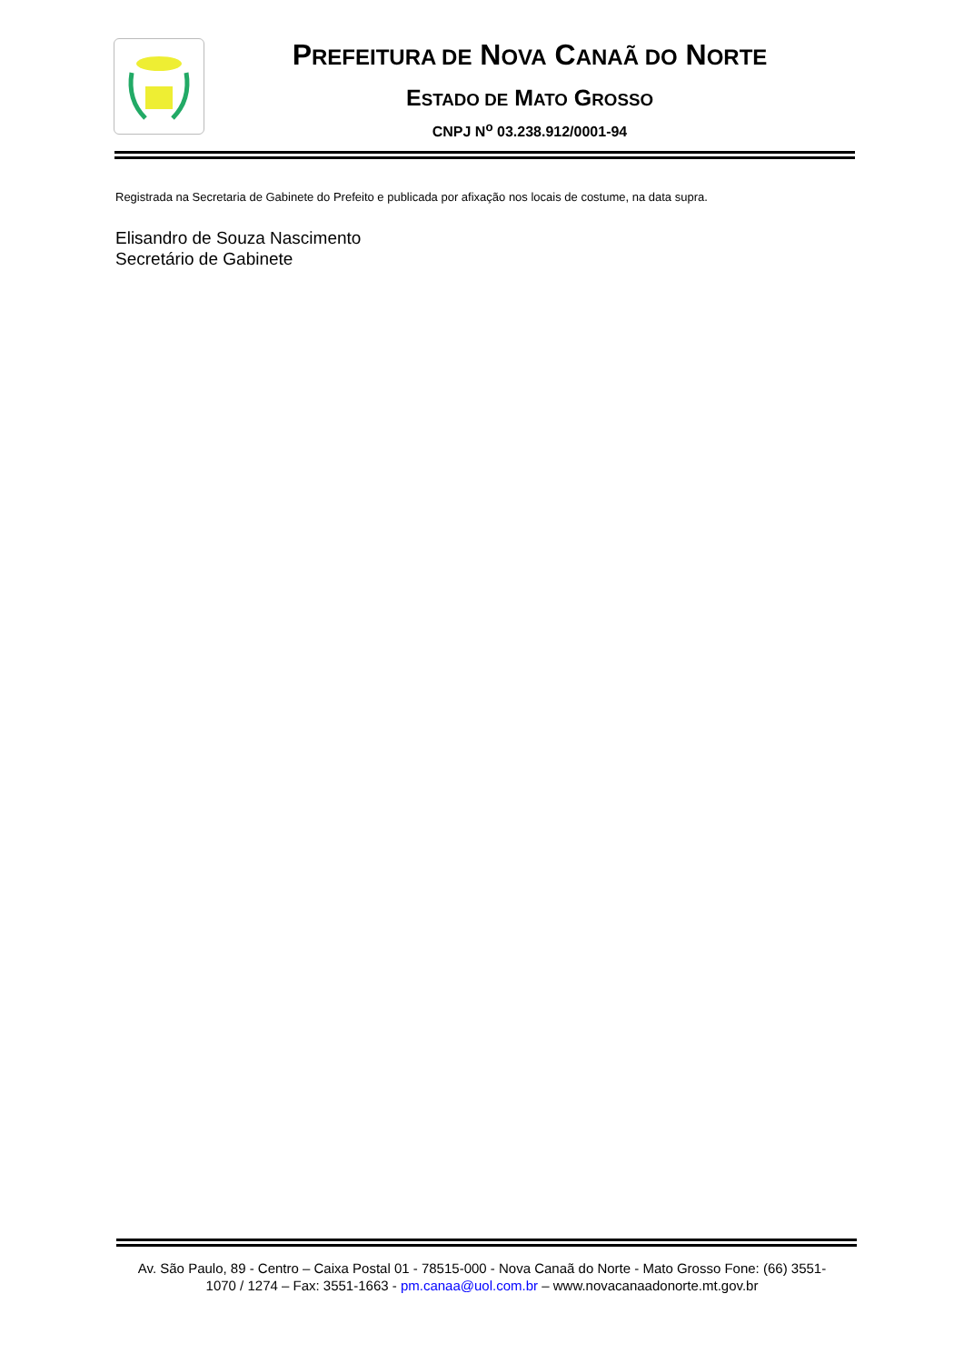PREFEITURA DE NOVA CANAÃ DO NORTE
ESTADO DE MATO GROSSO
CNPJ N<sup>o</sup> 03.238.912/0001-94
Registrada na Secretaria de Gabinete do Prefeito e publicada por afixação nos locais de costume, na data supra.
Elisandro de Souza Nascimento
Secretário de Gabinete
Av. São Paulo, 89 - Centro – Caixa Postal 01 - 78515-000 - Nova Canaã do Norte - Mato Grosso Fone: (66) 3551-1070 / 1274 – Fax: 3551-1663 - pm.canaa@uol.com.br – www.novacanaadonorte.mt.gov.br